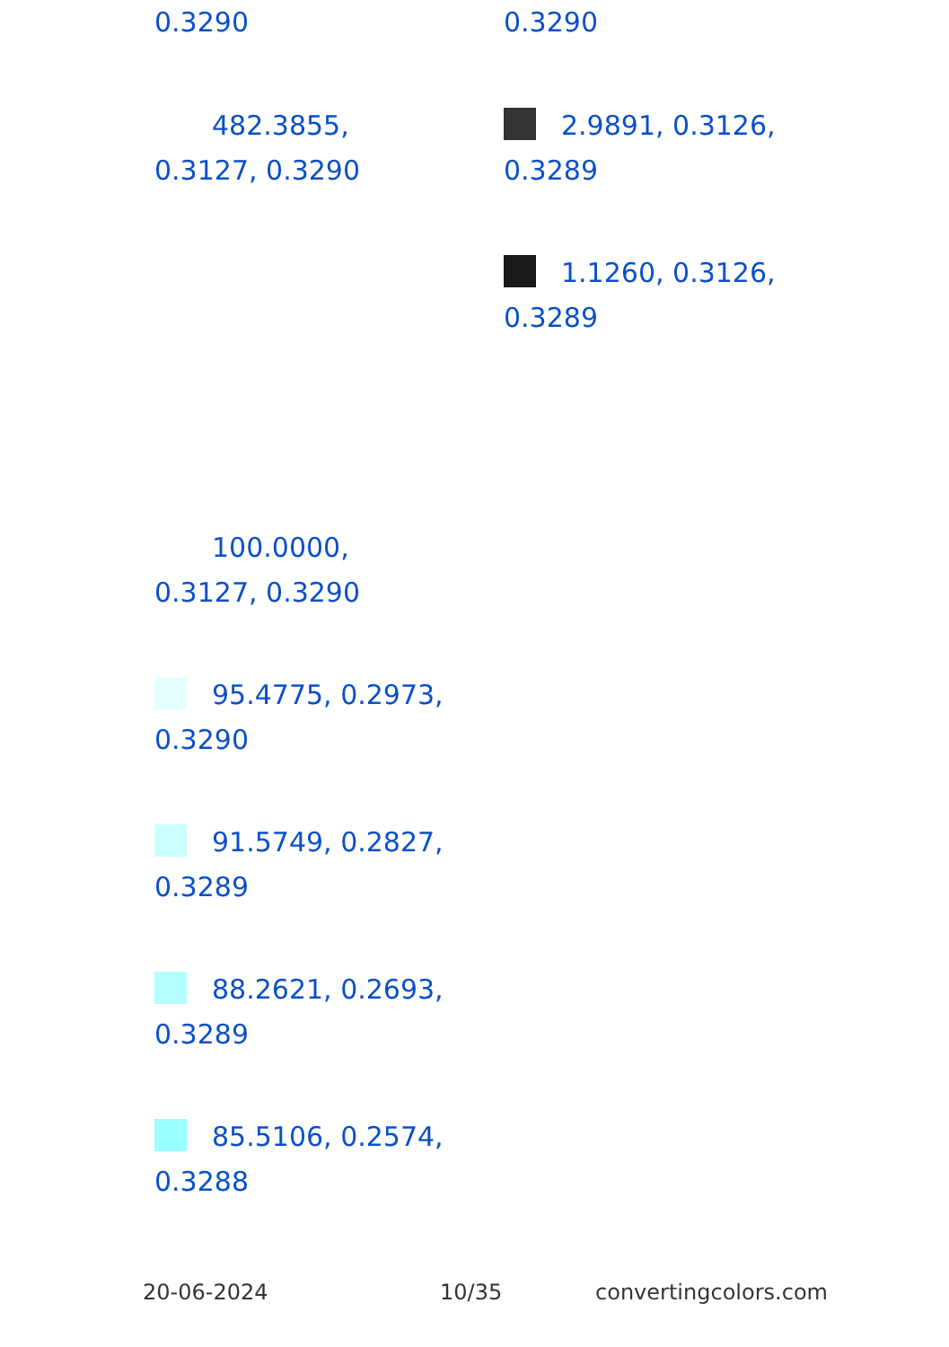0.3290
482.3855, 0.3127, 0.3290
100.0000, 0.3127, 0.3290
95.4775, 0.2973, 0.3290
91.5749, 0.2827, 0.3289
88.2621, 0.2693, 0.3289
85.5106, 0.2574, 0.3288
0.3290
2.9891, 0.3126, 0.3289
1.1260, 0.3126, 0.3289
20-06-2024 10/35 convertingcolors.com